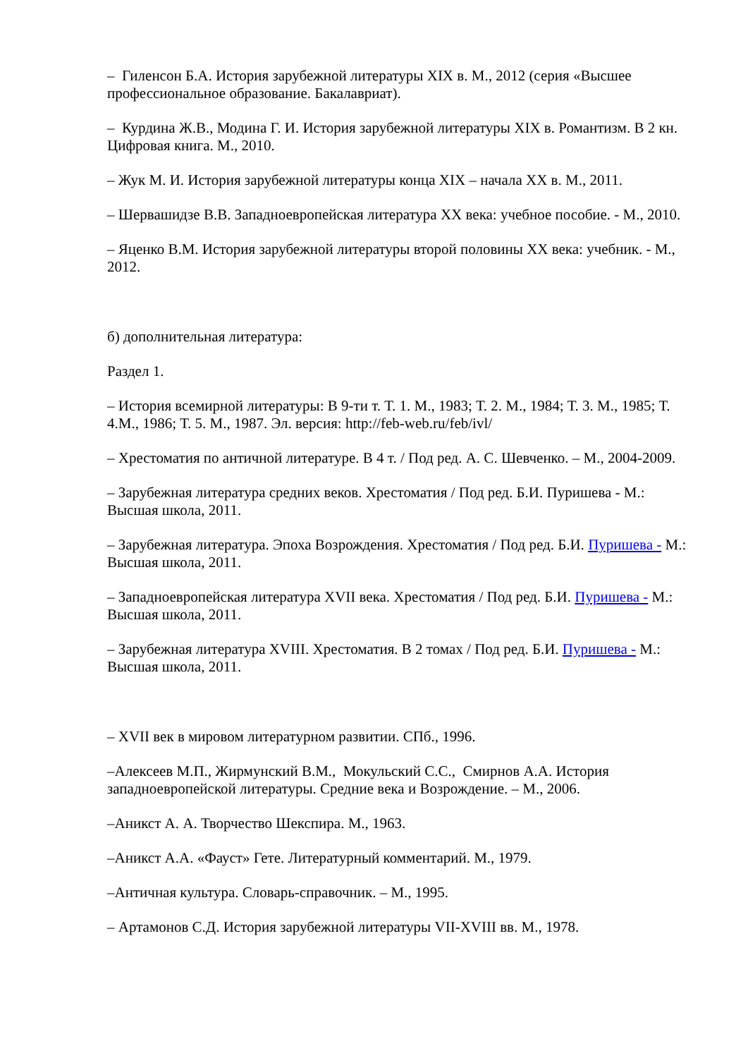– Гиленсон Б.А. История зарубежной литературы XIX в. М., 2012 (серия «Высшее профессиональное образование. Бакалавриат).
– Курдина Ж.В., Модина Г. И. История зарубежной литературы XIX в. Романтизм. В 2 кн. Цифровая книга. М., 2010.
– Жук М. И. История зарубежной литературы конца XIX – начала XX в. М., 2011.
– Шервашидзе В.В. Западноевропейская литература XX века: учебное пособие. - М., 2010.
– Яценко В.М. История зарубежной литературы второй половины XX века: учебник. - М., 2012.
б) дополнительная литература:
Раздел 1.
– История всемирной литературы: В 9-ти т. Т. 1. М., 1983; Т. 2. М., 1984; Т. 3. М., 1985; Т. 4.М., 1986; Т. 5. М., 1987. Эл. версия: http://feb-web.ru/feb/ivl/
– Хрестоматия по античной литературе. В 4 т. / Под ред. А. С. Шевченко. – М., 2004-2009.
– Зарубежная литература средних веков. Хрестоматия / Под ред. Б.И. Пуришева - М.: Высшая школа, 2011.
– Зарубежная литература. Эпоха Возрождения. Хрестоматия / Под ред. Б.И. Пуришева - М.: Высшая школа, 2011.
– Западноевропейская литература XVII века. Хрестоматия / Под ред. Б.И. Пуришева - М.: Высшая школа, 2011.
– Зарубежная литература XVIII. Хрестоматия. В 2 томах / Под ред. Б.И. Пуришева - М.: Высшая школа, 2011.
– XVII век в мировом литературном развитии. СПб., 1996.
–Алексеев М.П., Жирмунский В.М., Мокульский С.С., Смирнов А.А. История западноевропейской литературы. Средние века и Возрождение. – М., 2006.
–Аникст А. А. Творчество Шекспира. М., 1963.
–Аникст А.А. «Фауст» Гете. Литературный комментарий. М., 1979.
–Античная культура. Словарь-справочник. – М., 1995.
– Артамонов С.Д. История зарубежной литературы VII-XVIII вв. М., 1978.